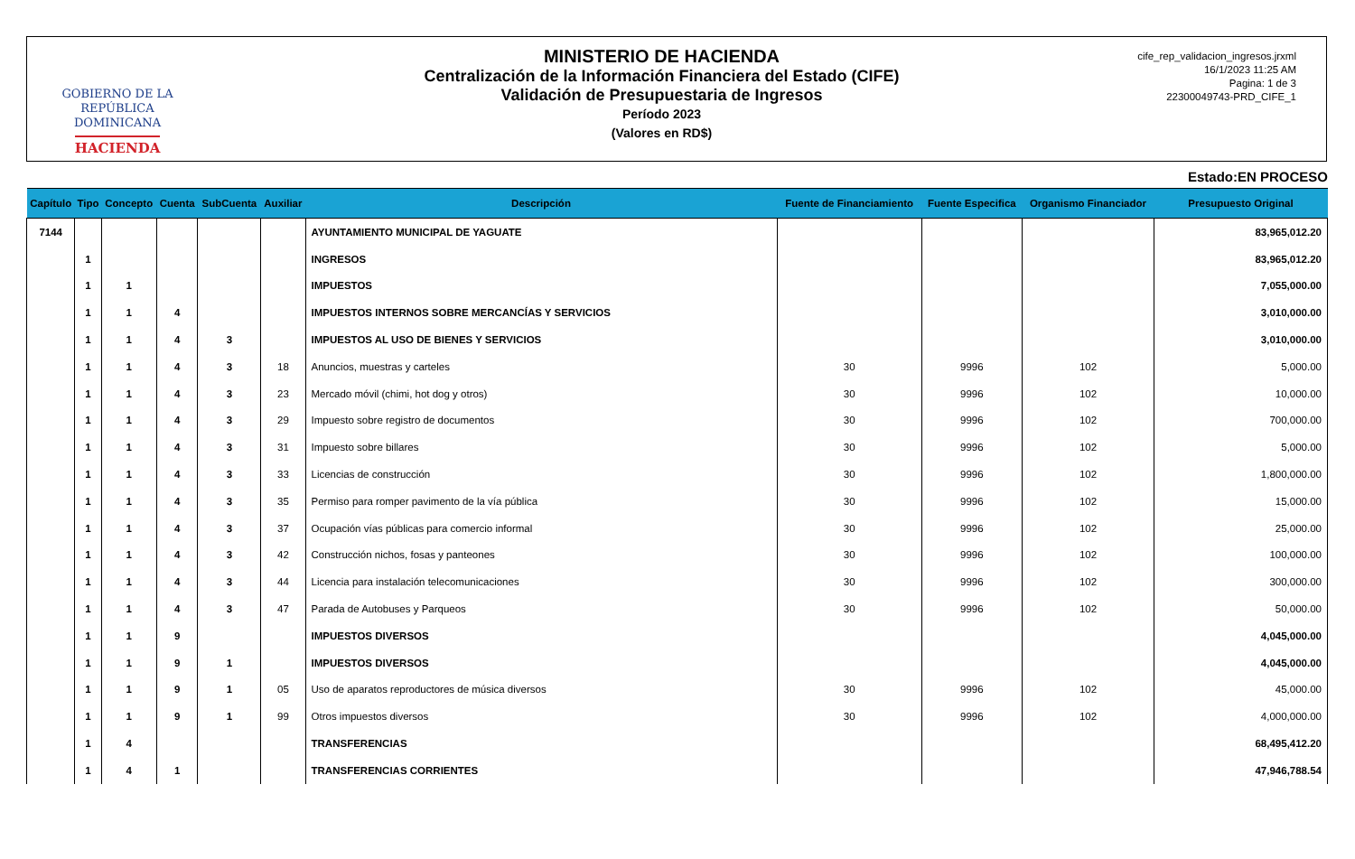GOBIERNO DE LA
REPÚBLICA
DOMINICANA
HACIENDA
MINISTERIO DE HACIENDA
Centralización de la Información Financiera del Estado (CIFE)
Validación de Presupuestaria de Ingresos
Período 2023
(Valores en RD$)
cife_rep_validacion_ingresos.jrxml
16/1/2023 11:25 AM
Pagina: 1 de 3
22300049743-PRD_CIFE_1
Estado:EN PROCESO
| Capítulo | Tipo | Concepto | Cuenta | SubCuenta | Auxiliar | Descripción | Fuente de Financiamiento | Fuente Especifica | Organismo Financiador | Presupuesto Original |
| --- | --- | --- | --- | --- | --- | --- | --- | --- | --- | --- |
| 7144 | | | | | | AYUNTAMIENTO MUNICIPAL DE YAGUATE | | | | 83,965,012.20 |
| | 1 | | | | | INGRESOS | | | | 83,965,012.20 |
| | 1 | 1 | | | | IMPUESTOS | | | | 7,055,000.00 |
| | 1 | 1 | 4 | | | IMPUESTOS INTERNOS SOBRE MERCANCÍAS Y SERVICIOS | | | | 3,010,000.00 |
| | 1 | 1 | 4 | 3 | | IMPUESTOS AL USO DE BIENES Y SERVICIOS | | | | 3,010,000.00 |
| | 1 | 1 | 4 | 3 | 18 | Anuncios, muestras y carteles | 30 | 9996 | 102 | 5,000.00 |
| | 1 | 1 | 4 | 3 | 23 | Mercado móvil (chimi, hot dog y otros) | 30 | 9996 | 102 | 10,000.00 |
| | 1 | 1 | 4 | 3 | 29 | Impuesto sobre registro de documentos | 30 | 9996 | 102 | 700,000.00 |
| | 1 | 1 | 4 | 3 | 31 | Impuesto sobre billares | 30 | 9996 | 102 | 5,000.00 |
| | 1 | 1 | 4 | 3 | 33 | Licencias de construcción | 30 | 9996 | 102 | 1,800,000.00 |
| | 1 | 1 | 4 | 3 | 35 | Permiso para romper pavimento de la vía pública | 30 | 9996 | 102 | 15,000.00 |
| | 1 | 1 | 4 | 3 | 37 | Ocupación vías públicas para comercio informal | 30 | 9996 | 102 | 25,000.00 |
| | 1 | 1 | 4 | 3 | 42 | Construcción nichos, fosas y panteones | 30 | 9996 | 102 | 100,000.00 |
| | 1 | 1 | 4 | 3 | 44 | Licencia para instalación telecomunicaciones | 30 | 9996 | 102 | 300,000.00 |
| | 1 | 1 | 4 | 3 | 47 | Parada de Autobuses y Parqueos | 30 | 9996 | 102 | 50,000.00 |
| | 1 | 1 | 9 | | | IMPUESTOS DIVERSOS | | | | 4,045,000.00 |
| | 1 | 1 | 9 | 1 | | IMPUESTOS DIVERSOS | | | | 4,045,000.00 |
| | 1 | 1 | 9 | 1 | 05 | Uso de aparatos reproductores de música diversos | 30 | 9996 | 102 | 45,000.00 |
| | 1 | 1 | 9 | 1 | 99 | Otros impuestos diversos | 30 | 9996 | 102 | 4,000,000.00 |
| | 1 | 4 | | | | TRANSFERENCIAS | | | | 68,495,412.20 |
| | 1 | 4 | 1 | | | TRANSFERENCIAS CORRIENTES | | | | 47,946,788.54 |